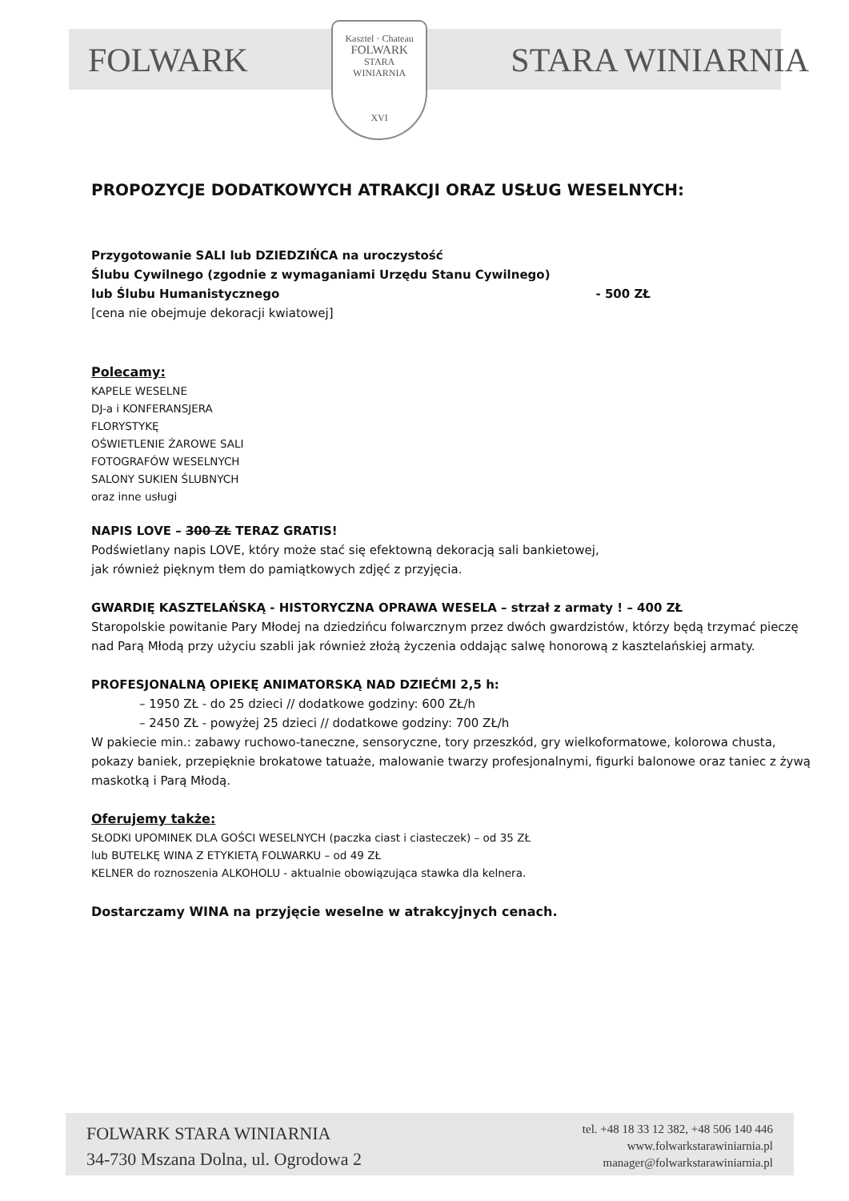FOLWARK
Kasztel · Chateau
FOLWARK
STARA
WINIARNIA
XVI
STARA WINIARNIA
PROPOZYCJE DODATKOWYCH ATRAKCJI ORAZ USŁUG WESELNYCH:
Przygotowanie SALI lub DZIEDZIŃCA na uroczystość
Ślubu Cywilnego (zgodnie z wymaganiami Urzędu Stanu Cywilnego)
lub Ślubu Humanistycznego - 500 ZŁ
[cena nie obejmuje dekoracji kwiatowej]
Polecamy:
KAPELE WESELNE
DJ-a i KONFERANSJERA
FLORYSTYKĘ
OŚWIETLENIE ŻAROWE SALI
FOTOGRAFÓW WESELNYCH
SALONY SUKIEN ŚLUBNYCH
oraz inne usługi
NAPIS LOVE – 300 ZŁ TERAZ GRATIS!
Podświetlany napis LOVE, który może stać się efektowną dekoracją sali bankietowej,
jak również pięknym tłem do pamiątkowych zdjęć z przyjęcia.
GWARDIĘ KASZTELAŃSKĄ - HISTORYCZNA OPRAWA WESELA – strzał z armaty ! – 400 ZŁ
Staropolskie powitanie Pary Młodej na dziedzińcu folwarcznym przez dwóch gwardzistów, którzy będą trzymać pieczę nad Parą Młodą przy użyciu szabli jak również złożą życzenia oddając salwę honorową z kasztelańskiej armaty.
PROFESJONALNĄ OPIEKĘ ANIMATORSKĄ NAD DZIEĆMI 2,5 h:
– 1950 ZŁ - do 25 dzieci // dodatkowe godziny: 600 ZŁ/h
– 2450 ZŁ - powyżej 25 dzieci // dodatkowe godziny: 700 ZŁ/h
W pakiecie min.: zabawy ruchowo-taneczne, sensoryczne, tory przeszkód, gry wielkoformatowe, kolorowa chusta, pokazy baniek, przepięknie brokatowe tatuaże, malowanie twarzy profesjonalnymi, figurki balonowe oraz taniec z żywą maskotką i Parą Młodą.
Oferujemy także:
SŁODKI UPOMINEK DLA GOŚCI WESELNYCH (paczka ciast i ciasteczek) – od 35 ZŁ
lub BUTELKĘ WINA Z ETYKIETĄ FOLWARKU – od 49 ZŁ
KELNER do roznoszenia ALKOHOLU - aktualnie obowiązująca stawka dla kelnera.
Dostarczamy WINA na przyjęcie weselne w atrakcyjnych cenach.
FOLWARK STARA WINIARNIA
34-730 Mszana Dolna, ul. Ogrodowa 2
tel. +48 18 33 12 382, +48 506 140 446
www.folwarkstarawiniarnia.pl
manager@folwarkstarawiniarnia.pl